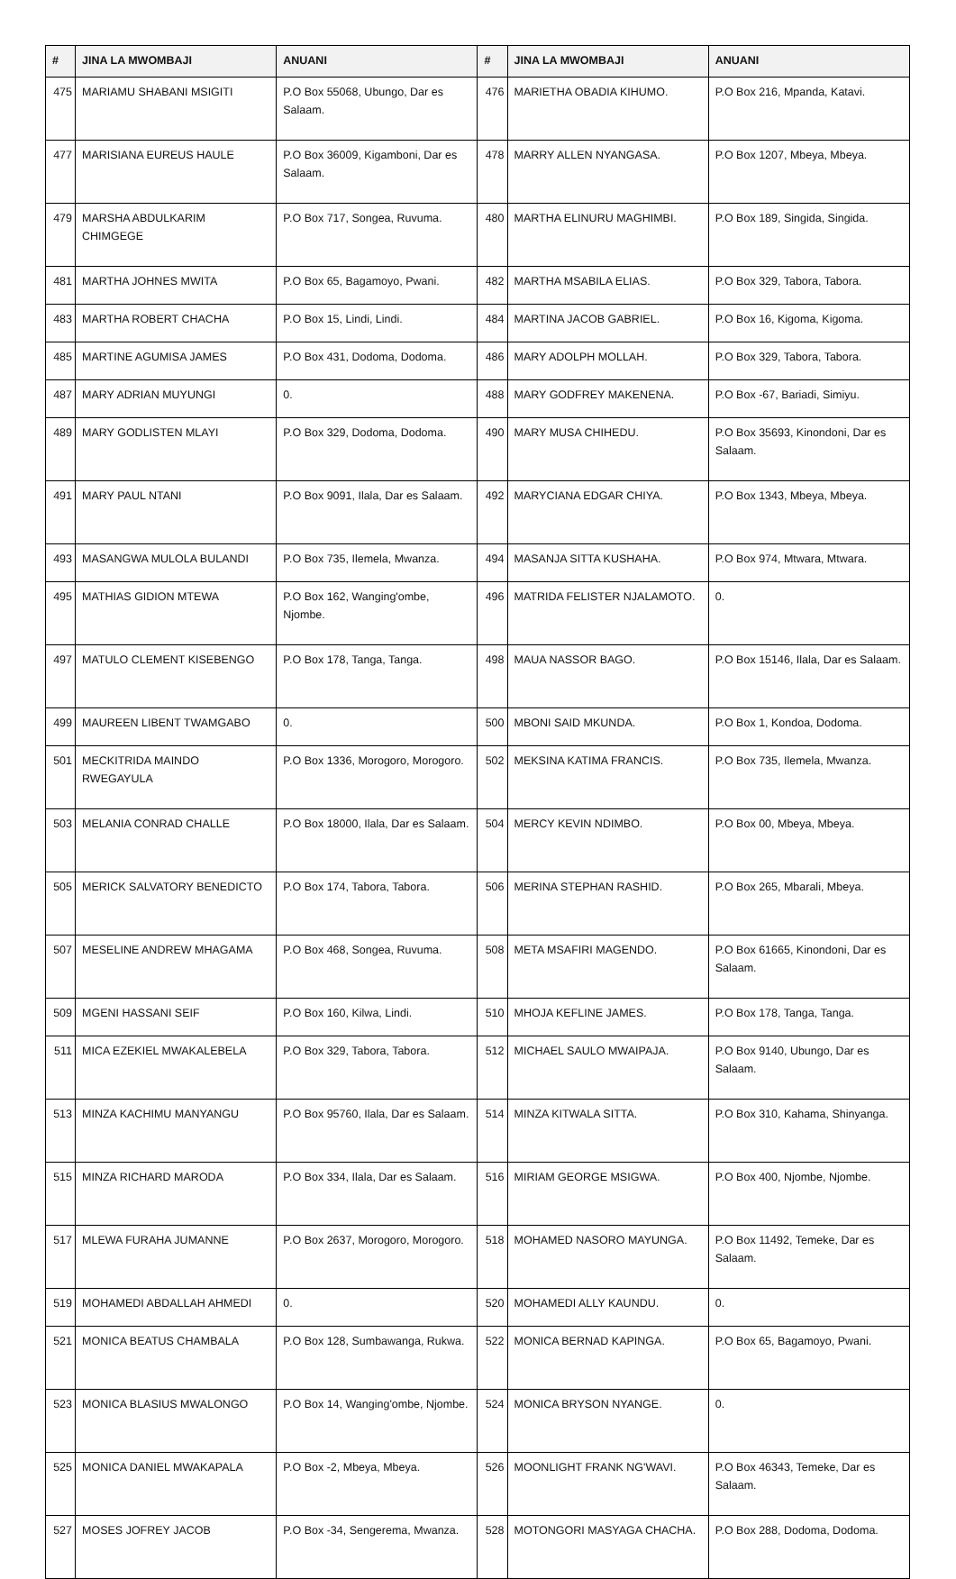| # | JINA LA MWOMBAJI | ANUANI | # | JINA LA MWOMBAJI | ANUANI |
| --- | --- | --- | --- | --- | --- |
| 475 | MARIAMU SHABANI MSIGITI | P.O Box 55068, Ubungo, Dar es Salaam. | 476 | MARIETHA OBADIA KIHUMO. | P.O Box 216, Mpanda, Katavi. |
| 477 | MARISIANA EUREUS HAULE | P.O Box 36009, Kigamboni, Dar es Salaam. | 478 | MARRY ALLEN NYANGASA. | P.O Box 1207, Mbeya, Mbeya. |
| 479 | MARSHA ABDULKARIM CHIMGEGE | P.O Box 717, Songea, Ruvuma. | 480 | MARTHA ELINURU MAGHIMBI. | P.O Box 189, Singida, Singida. |
| 481 | MARTHA JOHNES MWITA | P.O Box 65, Bagamoyo, Pwani. | 482 | MARTHA MSABILA ELIAS. | P.O Box 329, Tabora, Tabora. |
| 483 | MARTHA ROBERT CHACHA | P.O Box 15, Lindi, Lindi. | 484 | MARTINA JACOB GABRIEL. | P.O Box 16, Kigoma, Kigoma. |
| 485 | MARTINE AGUMISA JAMES | P.O Box 431, Dodoma, Dodoma. | 486 | MARY ADOLPH MOLLAH. | P.O Box 329, Tabora, Tabora. |
| 487 | MARY ADRIAN MUYUNGI | 0. | 488 | MARY GODFREY MAKENENA. | P.O Box -67, Bariadi, Simiyu. |
| 489 | MARY GODLISTEN MLAYI | P.O Box 329, Dodoma, Dodoma. | 490 | MARY MUSA CHIHEDU. | P.O Box 35693, Kinondoni, Dar es Salaam. |
| 491 | MARY PAUL NTANI | P.O Box 9091, Ilala, Dar es Salaam. | 492 | MARYCIANA EDGAR CHIYA. | P.O Box 1343, Mbeya, Mbeya. |
| 493 | MASANGWA MULOLA BULANDI | P.O Box 735, Ilemela, Mwanza. | 494 | MASANJA SITTA KUSHAHA. | P.O Box 974, Mtwara, Mtwara. |
| 495 | MATHIAS GIDION MTEWA | P.O Box 162, Wanging'ombe, Njombe. | 496 | MATRIDA FELISTER NJALAMOTO. | 0. |
| 497 | MATULO CLEMENT KISEBENGO | P.O Box 178, Tanga, Tanga. | 498 | MAUA NASSOR BAGO. | P.O Box 15146, Ilala, Dar es Salaam. |
| 499 | MAUREEN LIBENT TWAMGABO | 0. | 500 | MBONI SAID MKUNDA. | P.O Box 1, Kondoa, Dodoma. |
| 501 | MECKITRIDA MAINDO RWEGAYULA | P.O Box 1336, Morogoro, Morogoro. | 502 | MEKSINA KATIMA FRANCIS. | P.O Box 735, Ilemela, Mwanza. |
| 503 | MELANIA CONRAD CHALLE | P.O Box 18000, Ilala, Dar es Salaam. | 504 | MERCY KEVIN NDIMBO. | P.O Box 00, Mbeya, Mbeya. |
| 505 | MERICK SALVATORY BENEDICTO | P.O Box 174, Tabora, Tabora. | 506 | MERINA STEPHAN RASHID. | P.O Box 265, Mbarali, Mbeya. |
| 507 | MESELINE ANDREW MHAGAMA | P.O Box 468, Songea, Ruvuma. | 508 | META MSAFIRI MAGENDO. | P.O Box 61665, Kinondoni, Dar es Salaam. |
| 509 | MGENI HASSANI SEIF | P.O Box 160, Kilwa, Lindi. | 510 | MHOJA KEFLINE JAMES. | P.O Box 178, Tanga, Tanga. |
| 511 | MICA EZEKIEL MWAKALEBELA | P.O Box 329, Tabora, Tabora. | 512 | MICHAEL SAULO MWAIPAJA. | P.O Box 9140, Ubungo, Dar es Salaam. |
| 513 | MINZA KACHIMU MANYANGU | P.O Box 95760, Ilala, Dar es Salaam. | 514 | MINZA KITWALA SITTA. | P.O Box 310, Kahama, Shinyanga. |
| 515 | MINZA RICHARD MARODA | P.O Box 334, Ilala, Dar es Salaam. | 516 | MIRIAM GEORGE MSIGWA. | P.O Box 400, Njombe, Njombe. |
| 517 | MLEWA FURAHA JUMANNE | P.O Box 2637, Morogoro, Morogoro. | 518 | MOHAMED NASORO MAYUNGA. | P.O Box 11492, Temeke, Dar es Salaam. |
| 519 | MOHAMEDI ABDALLAH AHMEDI | 0. | 520 | MOHAMEDI ALLY KAUNDU. | 0. |
| 521 | MONICA BEATUS CHAMBALA | P.O Box 128, Sumbawanga, Rukwa. | 522 | MONICA BERNAD KAPINGA. | P.O Box 65, Bagamoyo, Pwani. |
| 523 | MONICA BLASIUS MWALONGO | P.O Box 14, Wanging'ombe, Njombe. | 524 | MONICA BRYSON NYANGE. | 0. |
| 525 | MONICA DANIEL MWAKAPALA | P.O Box -2, Mbeya, Mbeya. | 526 | MOONLIGHT FRANK NG'WAVI. | P.O Box 46343, Temeke, Dar es Salaam. |
| 527 | MOSES JOFREY JACOB | P.O Box -34, Sengerema, Mwanza. | 528 | MOTONGORI MASYAGA CHACHA. | P.O Box 288, Dodoma, Dodoma. |